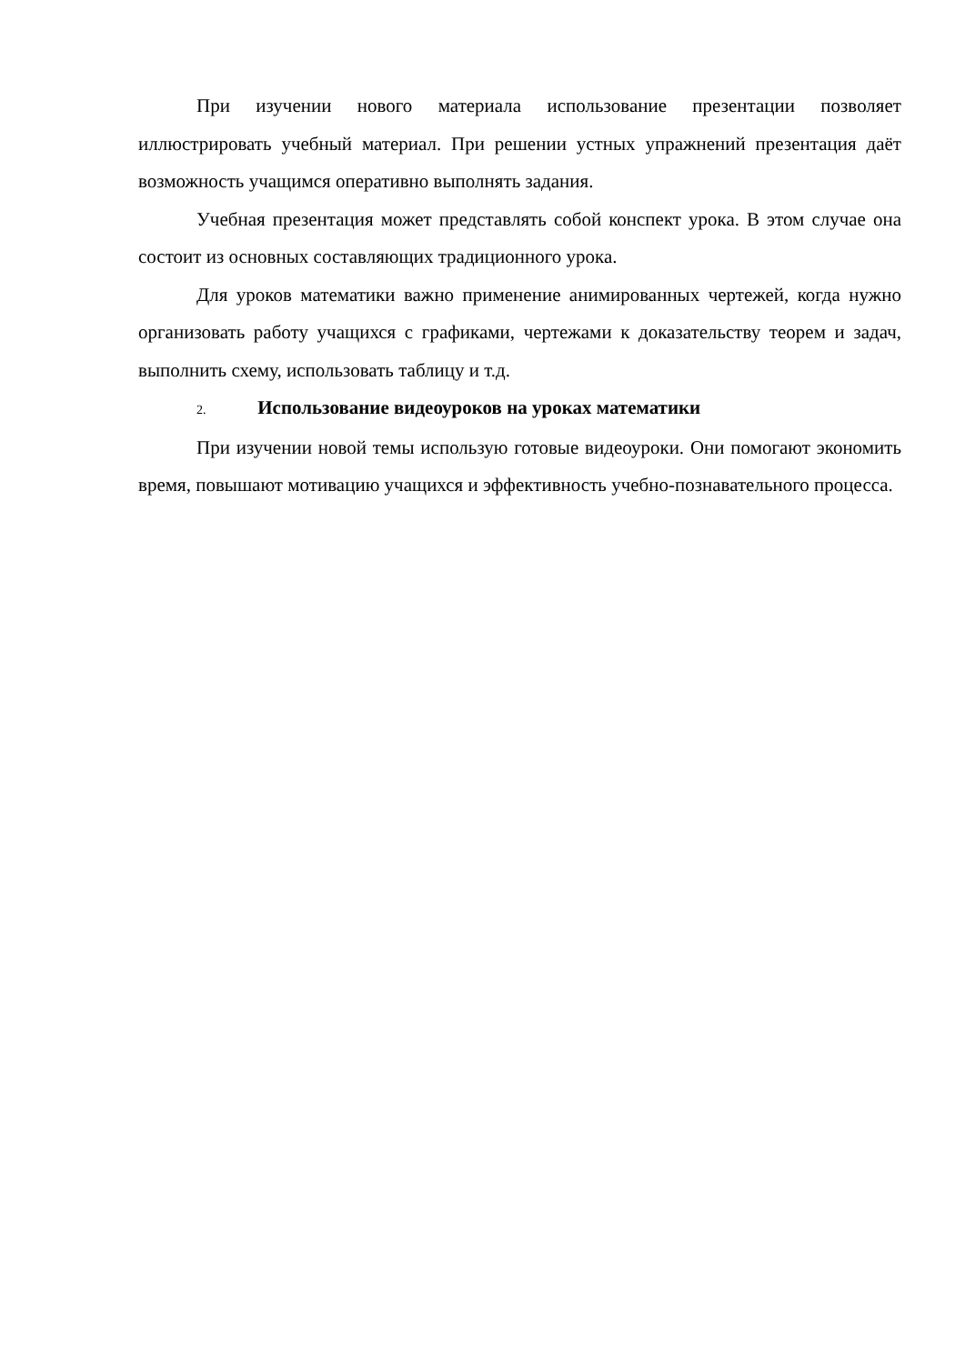При изучении нового материала использование презентации позволяет иллюстрировать учебный материал. При решении устных упражнений презентация даёт возможность учащимся оперативно выполнять задания.
Учебная презентация может представлять собой конспект урока. В этом случае она состоит из основных составляющих традиционного урока.
Для уроков математики важно применение анимированных чертежей, когда нужно организовать работу учащихся с графиками, чертежами к доказательству теорем и задач, выполнить схему, использовать таблицу и т.д.
2. Использование видеоуроков на уроках математики
При изучении новой темы использую готовые видеоуроки. Они помогают экономить время, повышают мотивацию учащихся и эффективность учебно-познавательного процесса.